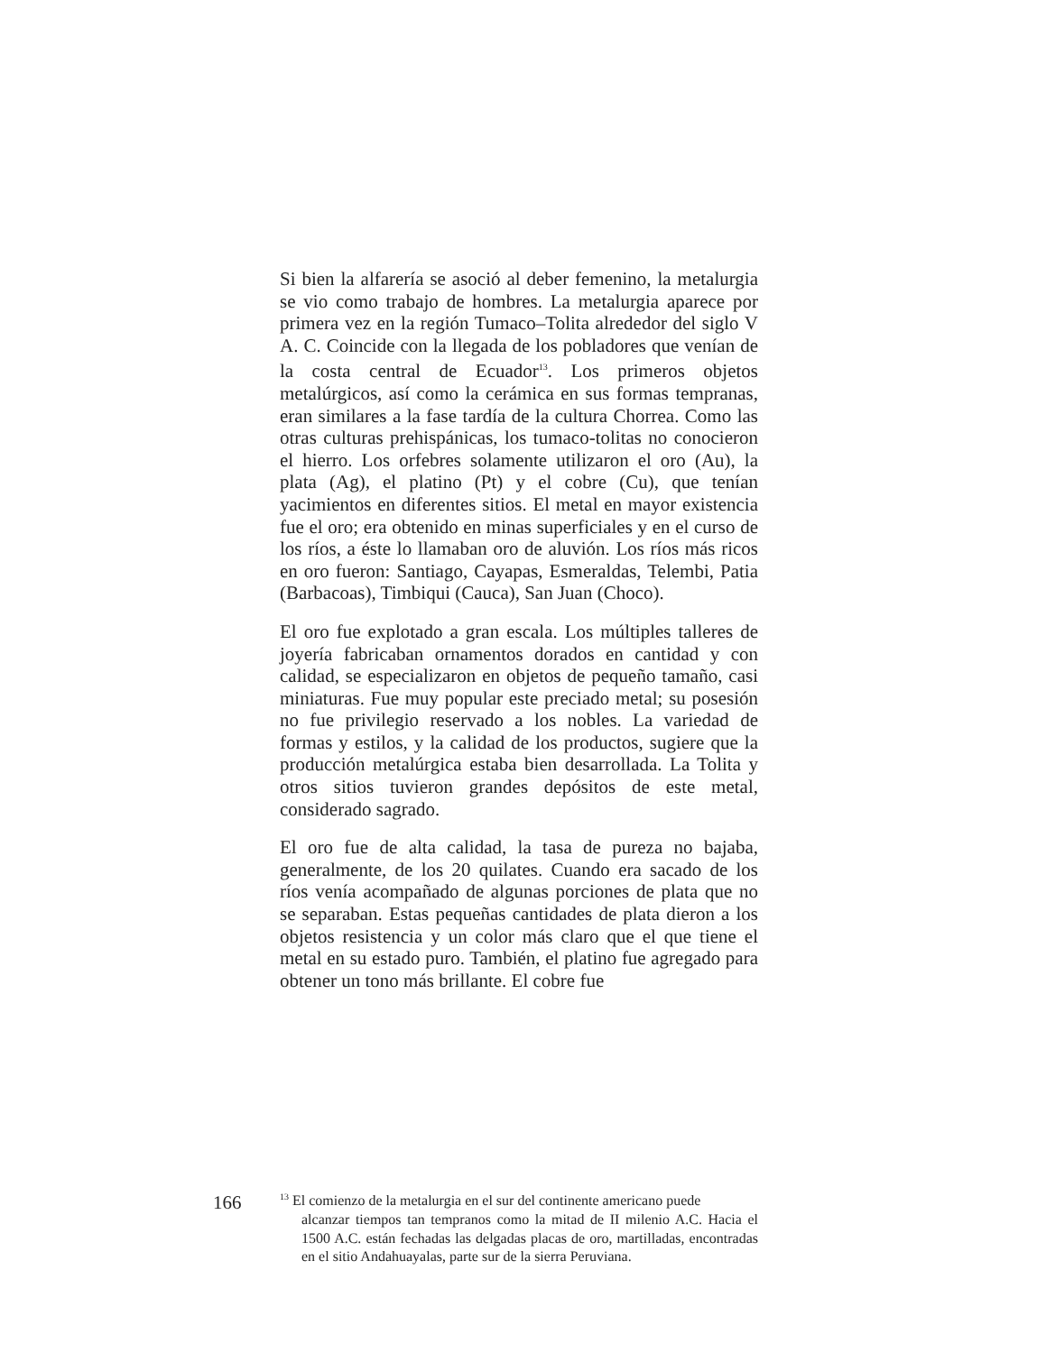Si bien la alfarería se asoció al deber femenino, la metalurgia se vio como trabajo de hombres. La metalurgia aparece por primera vez en la región Tumaco–Tolita alrededor del siglo V A. C. Coincide con la llegada de los pobladores que venían de la costa central de Ecuador<sup>13</sup>. Los primeros objetos metalúrgicos, así como la cerámica en sus formas tempranas, eran similares a la fase tardía de la cultura Chorrea. Como las otras culturas prehispánicas, los tumaco-tolitas no conocieron el hierro. Los orfebres solamente utilizaron el oro (Au), la plata (Ag), el platino (Pt) y el cobre (Cu), que tenían yacimientos en diferentes sitios. El metal en mayor existencia fue el oro; era obtenido en minas superficiales y en el curso de los ríos, a éste lo llamaban oro de aluvión. Los ríos más ricos en oro fueron: Santiago, Cayapas, Esmeraldas, Telembi, Patia (Barbacoas), Timbiqui (Cauca), San Juan (Choco).
El oro fue explotado a gran escala. Los múltiples talleres de joyería fabricaban ornamentos dorados en cantidad y con calidad, se especializaron en objetos de pequeño tamaño, casi miniaturas. Fue muy popular este preciado metal; su posesión no fue privilegio reservado a los nobles. La variedad de formas y estilos, y la calidad de los productos, sugiere que la producción metalúrgica estaba bien desarrollada. La Tolita y otros sitios tuvieron grandes depósitos de este metal, considerado sagrado.
El oro fue de alta calidad, la tasa de pureza no bajaba, generalmente, de los 20 quilates. Cuando era sacado de los ríos venía acompañado de algunas porciones de plata que no se separaban. Estas pequeñas cantidades de plata dieron a los objetos resistencia y un color más claro que el que tiene el metal en su estado puro. También, el platino fue agregado para obtener un tono más brillante. El cobre fue
166
<sup>13</sup> El comienzo de la metalurgia en el sur del continente americano puede
alcanzar tiempos tan tempranos como la mitad de II milenio A.C. Hacia el 1500 A.C. están fechadas las delgadas placas de oro, martilladas, encontradas en el sitio Andahuayalas, parte sur de la sierra Peruviana.